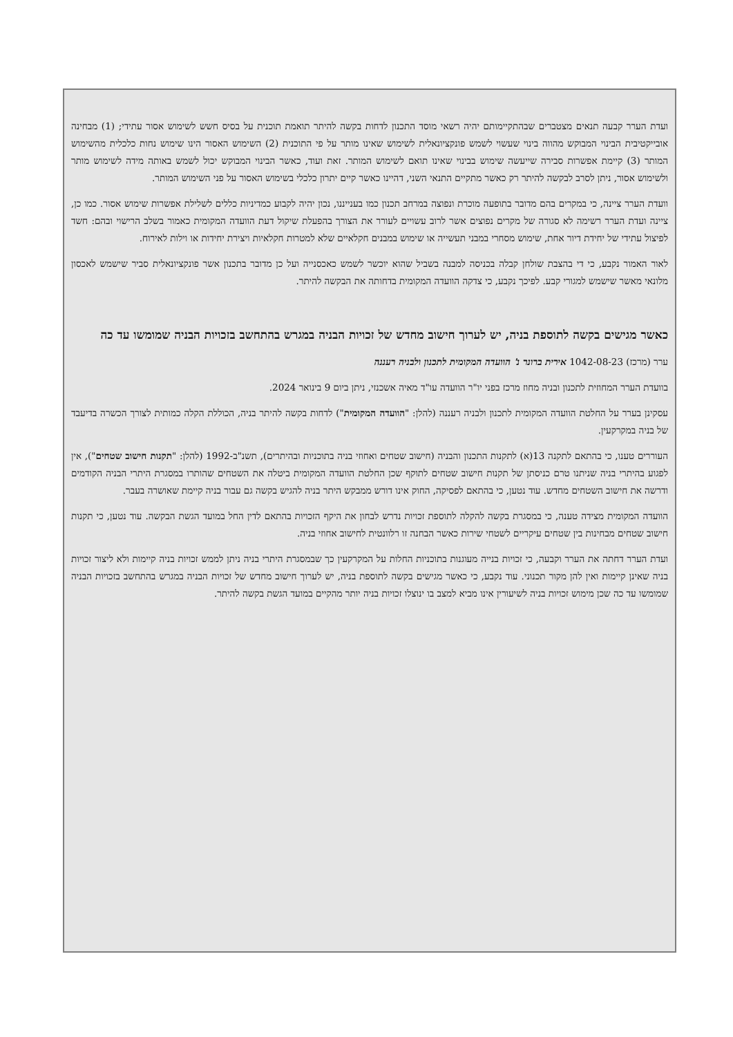ועדת הערר קבעה תנאים מצטברים שבהתקיימותם יהיה רשאי מוסד התכנון לדחות בקשה להיתר תואמת תוכנית על בסיס חשש לשימוש אסור עתידי; (1) מבחינה אובייקטיבית הבינוי המבוקש מהווה בינוי שעשוי לשמש פונקציונאלית לשימוש שאינו מותר על פי התוכנית (2) השימוש האסור הינו שימוש נחות כלכלית מהשימוש המותר (3) קיימת אפשרות סבירה שייעשה שימוש בבינוי שאינו תואם לשימוש המותר. זאת ועוד, כאשר הבינוי המבוקש יכול לשמש באותה מידה לשימוש מותר ולשימוש אסור, ניתן לסרב לבקשה להיתר רק כאשר מתקיים התנאי השני, דהיינו כאשר קיים יתרון כלכלי בשימוש האסור על פני השימוש המותר.
וועדת הערר ציינה, כי במקרים בהם מדובר בתופעה מוכרת ונפוצה במרחב תכנון כמו בענייננו, נכון יהיה לקבוע כמדיניות כללים לשלילת אפשרות שימוש אסור. כמו כן, ציינה ועדת הערר רשימה לא סגורה של מקרים נפוצים אשר לרוב עשויים לעורר את הצורך בהפעלת שיקול דעת הוועדה המקומית כאמור בשלב הרישוי ובהם: חשד לפיצול עתידי של יחידת דיור אחת, שימוש מסחרי במבני תעשייה או שימוש במבנים חקלאיים שלא למטרות חקלאיות ויצירת יחידות או וילות לאירוח.
לאור האמור נקבע, כי די בהצבת שולחן קבלה בכניסה למבנה בשביל שהוא יוכשר לשמש כאכסנייה ועל כן מדובר בתכנון אשר פונקציונאלית סביר שישמש לאכסון מלונאי מאשר שישמש למגורי קבע. לפיכך נקבע, כי צדקה הוועדה המקומית בדחותה את הבקשה להיתר.
כאשר מגישים בקשה לתוספת בניה, יש לערוך חישוב מחדש של זכויות הבניה במגרש בהתחשב בזכויות הבניה שמומשו עד כה
ערר (מרכז) 1042-08-23 אירית ברונר נ' הוועדה המקומית לתכנון ולבניה רעננה
בוועדת הערר המחוזית לתכנון ובניה מחוז מרכז בפני יו"ר הוועדה עו"ד מאיה אשכנזי, ניתן ביום 9 בינואר 2024.
עסקינן בערר על החלטת הוועדה המקומית לתכנון ולבניה רעננה (להלן: "הוועדה המקומית") לדחות בקשה להיתר בניה, הכוללת הקלה כמותית לצורך הכשרה בדיעבד של בניה במקרקעין.
העוררים טענו, כי בהתאם לתקנה 13(א) לתקנות התכנון והבניה (חישוב שטחים ואחוזי בניה בתוכניות ובהיתרים), תשנ"ב-1992 (להלן: "תקנות חישוב שטחים"), אין לפגוע בהיתרי בניה שניתנו טרם כניסתן של תקנות חישוב שטחים לתוקף שכן החלטת הוועדה המקומית ביטלה את השטחים שהותרו במסגרת היתרי הבניה הקודמים ודרשה את חישוב השטחים מחדש. עוד נטען, כי בהתאם לפסיקה, החוק אינו דורש ממבקש היתר בניה להגיש בקשה גם עבור בניה קיימת שאושרה בעבר.
הוועדה המקומית מצידה טענה, כי במסגרת בקשה להקלה לתוספת זכויות נדרש לבחון את היקף הזכויות בהתאם לדין החל במועד הגשת הבקשה. עוד נטען, כי תקנות חישוב שטחים מבחינות בין שטחים עיקריים לשטחי שירות כאשר הבחנה זו רלוונטית לחישוב אחוזי בניה.
ועדת הערר דחתה את הערר וקבעה, כי זכויות בנייה מעוגנות בתוכניות החלות על המקרקעין כך שבמסגרת היתרי בניה ניתן לממש זכויות בניה קיימות ולא ליצור זכויות בניה שאינן קיימות ואין להן מקור תכנוני. עוד נקבע, כי כאשר מגישים בקשה לתוספת בניה, יש לערוך חישוב מחדש של זכויות הבניה במגרש בהתחשב בזכויות הבניה שמומשו עד כה שכן מימוש זכויות בניה לשיעורין אינו מביא למצב בו ינוצלו זכויות בניה יותר מהקיים במועד הגשת בקשה להיתר.